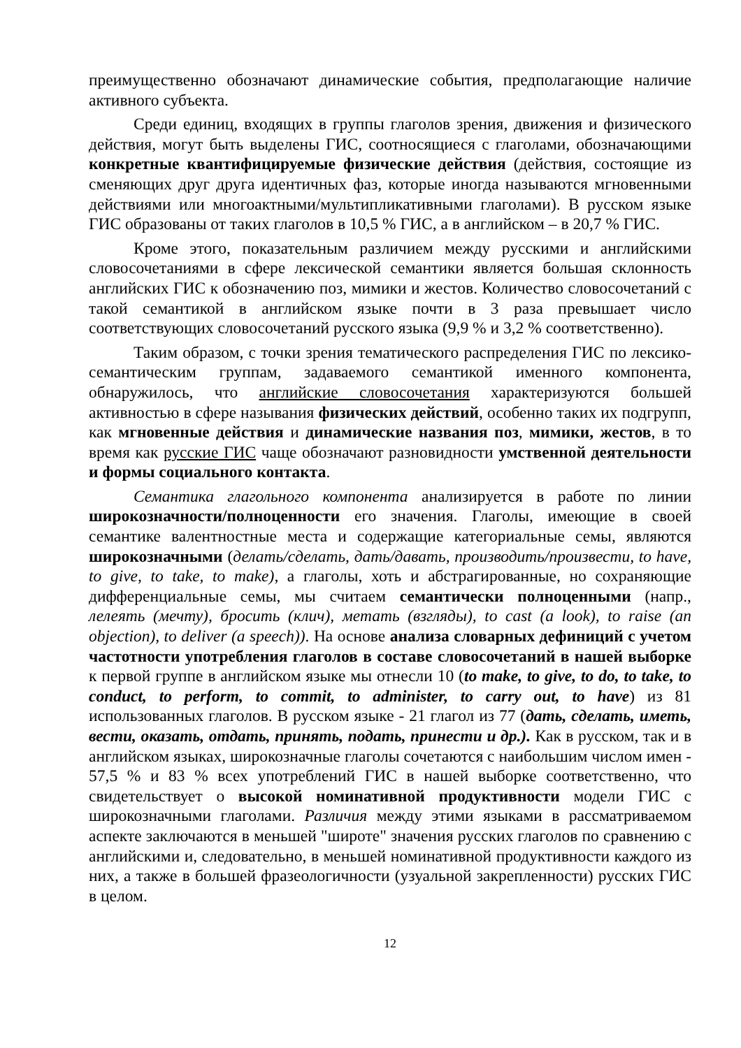преимущественно обозначают динамические события, предполагающие наличие активного субъекта.
Среди единиц, входящих в группы глаголов зрения, движения и физического действия, могут быть выделены ГИС, соотносящиеся с глаголами, обозначающими конкретные квантифицируемые физические действия (действия, состоящие из сменяющих друг друга идентичных фаз, которые иногда называются мгновенными действиями или многоактными/мультипликативными глаголами). В русском языке ГИС образованы от таких глаголов в 10,5 % ГИС, а в английском – в 20,7 % ГИС.
Кроме этого, показательным различием между русскими и английскими словосочетаниями в сфере лексической семантики является большая склонность английских ГИС к обозначению поз, мимики и жестов. Количество словосочетаний с такой семантикой в английском языке почти в 3 раза превышает число соответствующих словосочетаний русского языка (9,9 % и 3,2 % соответственно).
Таким образом, с точки зрения тематического распределения ГИС по лексико-семантическим группам, задаваемого семантикой именного компонента, обнаружилось, что английские словосочетания характеризуются большей активностью в сфере называния физических действий, особенно таких их подгрупп, как мгновенные действия и динамические названия поз, мимики, жестов, в то время как русские ГИС чаще обозначают разновидности умственной деятельности и формы социального контакта.
Семантика глагольного компонента анализируется в работе по линии широкозначности/полноценности его значения. Глаголы, имеющие в своей семантике валентностные места и содержащие категориальные семы, являются широкозначными (делать/сделать, дать/давать, производить/произвести, to have, to give, to take, to make), а глаголы, хоть и абстрагированные, но сохраняющие дифференциальные семы, мы считаем семантически полноценными (напр., лелеять (мечту), бросить (клич), метать (взгляды), to cast (a look), to raise (an objection), to deliver (a speech)). На основе анализа словарных дефиниций с учетом частотности употребления глаголов в составе словосочетаний в нашей выборке к первой группе в английском языке мы отнесли 10 (to make, to give, to do, to take, to conduct, to perform, to commit, to administer, to carry out, to have) из 81 использованных глаголов. В русском языке - 21 глагол из 77 (дать, сделать, иметь, вести, оказать, отдать, принять, подать, принести и др.). Как в русском, так и в английском языках, широкозначные глаголы сочетаются с наибольшим числом имен - 57,5 % и 83 % всех употреблений ГИС в нашей выборке соответственно, что свидетельствует о высокой номинативной продуктивности модели ГИС с широкозначными глаголами. Различия между этими языками в рассматриваемом аспекте заключаются в меньшей "широте" значения русских глаголов по сравнению с английскими и, следовательно, в меньшей номинативной продуктивности каждого из них, а также в большей фразеологичности (узуальной закрепленности) русских ГИС в целом.
12